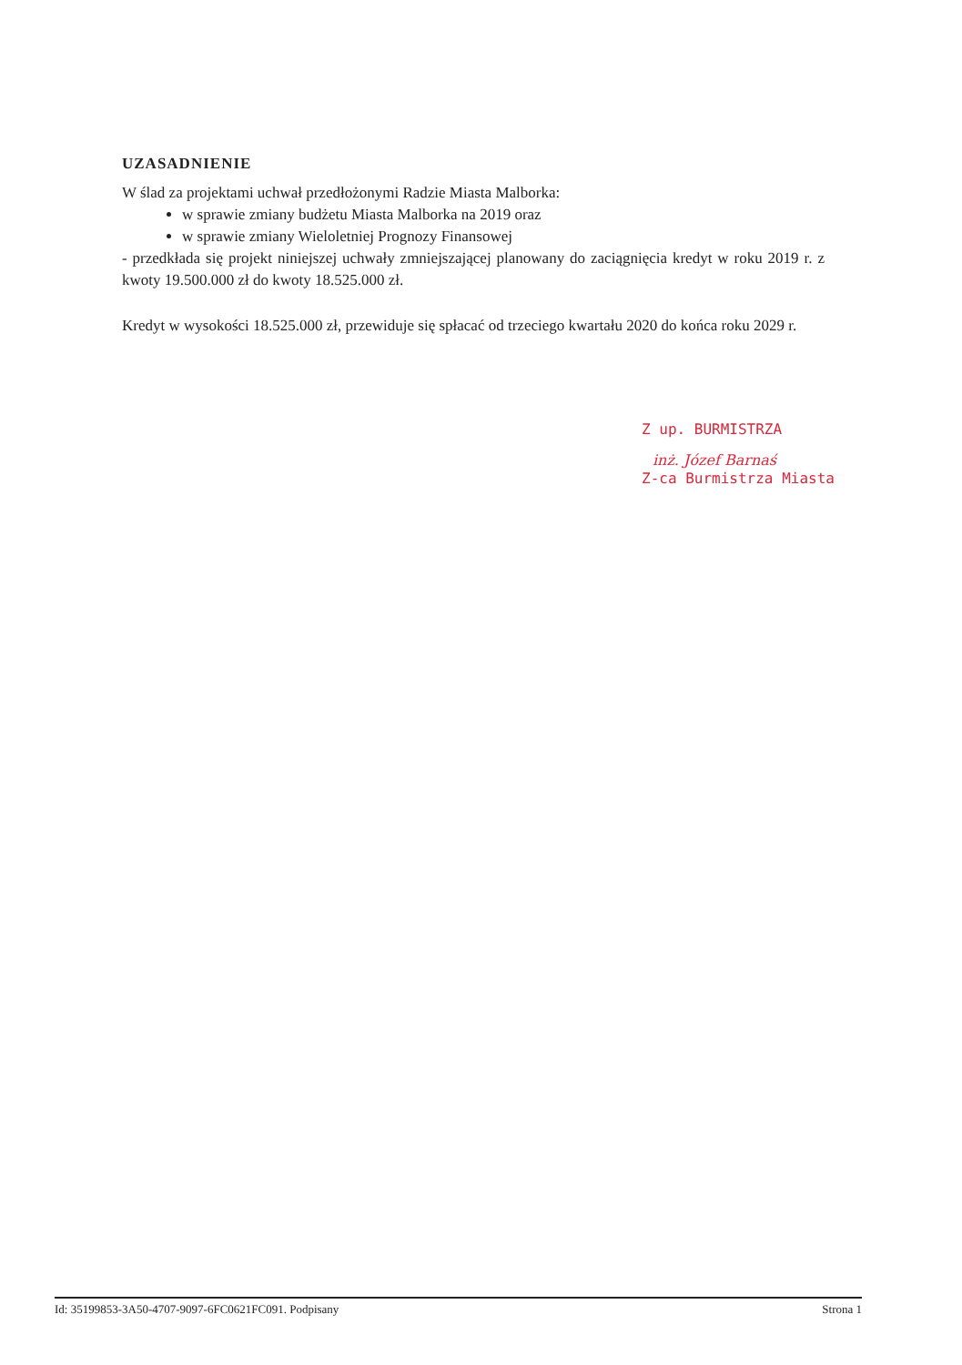UZASADNIENIE
W ślad za projektami uchwał przedłożonymi Radzie Miasta Malborka:
w sprawie zmiany budżetu Miasta Malborka na 2019 oraz
w sprawie zmiany Wieloletniej Prognozy Finansowej
- przedkłada się projekt niniejszej uchwały zmniejszającej planowany do zaciągnięcia kredyt w roku 2019 r. z kwoty 19.500.000 zł do kwoty 18.525.000 zł.
Kredyt w wysokości 18.525.000 zł, przewiduje się spłacać od trzeciego kwartału 2020 do końca roku 2029 r.
Z up. BURMISTRZA
inż. Józef Barnaś
Z-ca Burmistrza Miasta
Id: 35199853-3A50-4707-9097-6FC0621FC091. Podpisany Strona 1